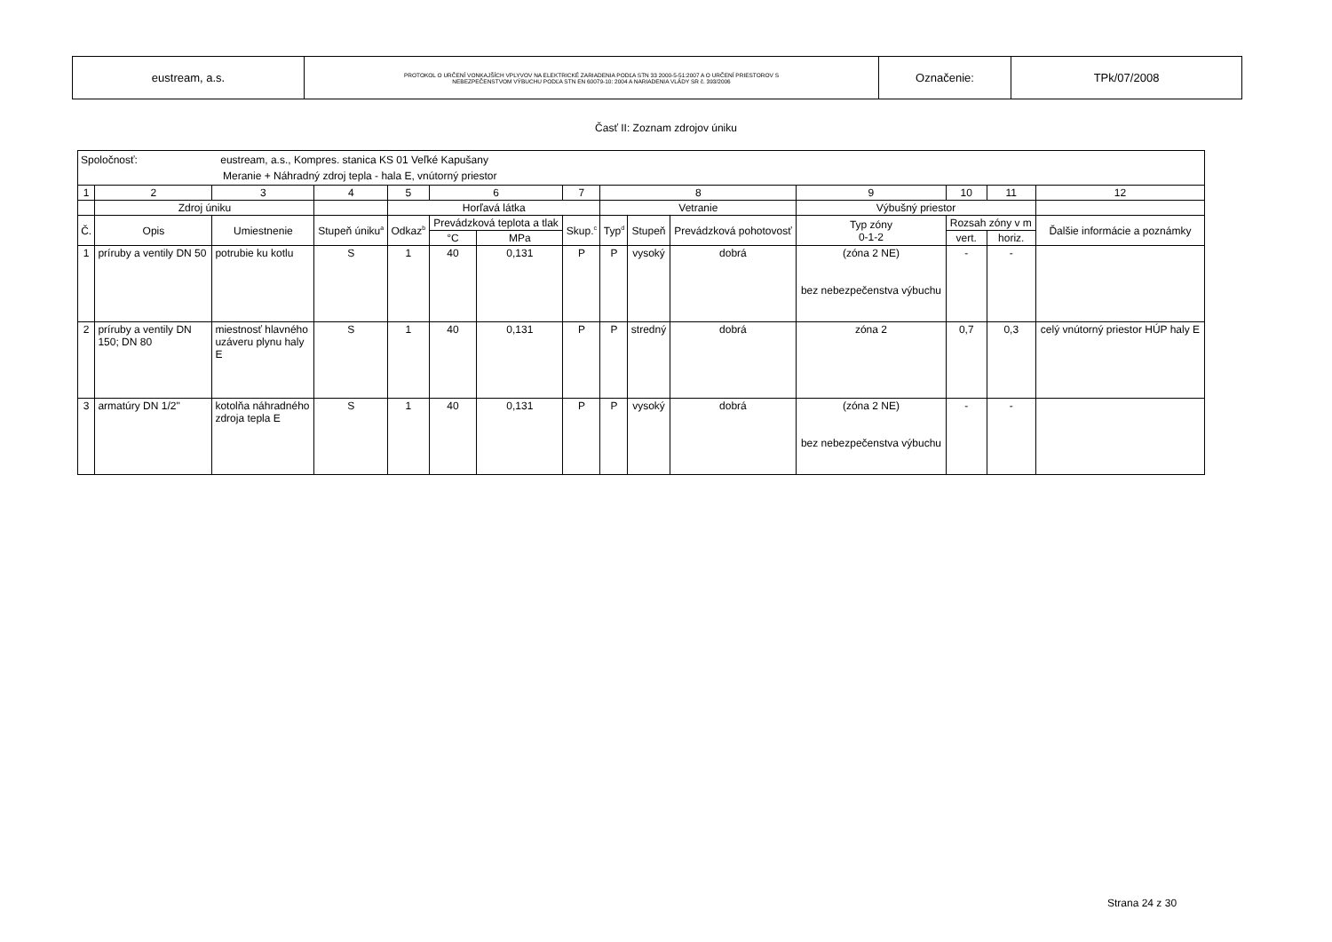| eustream, a.s. | PROTOKOL O URČENÍ VONKAJŠÍCH VPLYVOV NA ELEKTRICKÉ ZARIADENIA PODĽA STN 33 2000-5-51:2007 A O URČENÍ PRIESTOROV S NEBEZPEČENSTVOM VÝBUCHU PODĽA STN EN 60079-10: 2004 A NARIADENIA VLÁDY SR č. 393/2006 | Označenie: | TPk/07/2008 |
Časť II: Zoznam zdrojov úniku
| Spoločnosť: eustream, a.s., Kompres. stanica KS 01 Veľké Kapušany Meranie + Náhradný zdroj tepla - hala E, vnútorný priestor | | | | | | | | | | | | | | |
| 1 | 2 | 3 | 4 | 5 | 6 | | 7 | 8 | | | 9 | 10 | 11 | 12 |
| | Zdroj úniku | | | Horľavá látka | | | | Vetranie | | | Výbušný priestor | | | |
| Č. | Opis | Umiestnenie | Stupeň úniku<sup>a</sup> | Odkaz<sup>b</sup> | Prevádzková teplota a tlak | | Skup.<sup>c</sup> | Typ<sup>d</sup> | Stupeň | Prevádzková pohotovosť | Typ zóny 0-1-2 | Rozsah zóny v m | | Ďalšie informácie a poznámky |
| | | | | | °C | MPa | | | | | | vert. | horiz. | |
| 1 | príruby a ventily DN 50 | potrubie ku kotlu | S | 1 | 40 | 0,131 | P | P | vysoký | dobrá | (zóna 2 NE) bez nebezpečenstva výbuchu | - | - | |
| 2 | príruby a ventily DN 150; DN 80 | miestnosť hlavného uzáveru plynu haly E | S | 1 | 40 | 0,131 | P | P | stredný | dobrá | zóna 2 | 0,7 | 0,3 | celý vnútorný priestor HÚP haly E |
| 3 | armatúry DN 1/2" | kotolňa náhradného zdroja tepla E | S | 1 | 40 | 0,131 | P | P | vysoký | dobrá | (zóna 2 NE) bez nebezpečenstva výbuchu | - | - | |
Strana 24 z 30